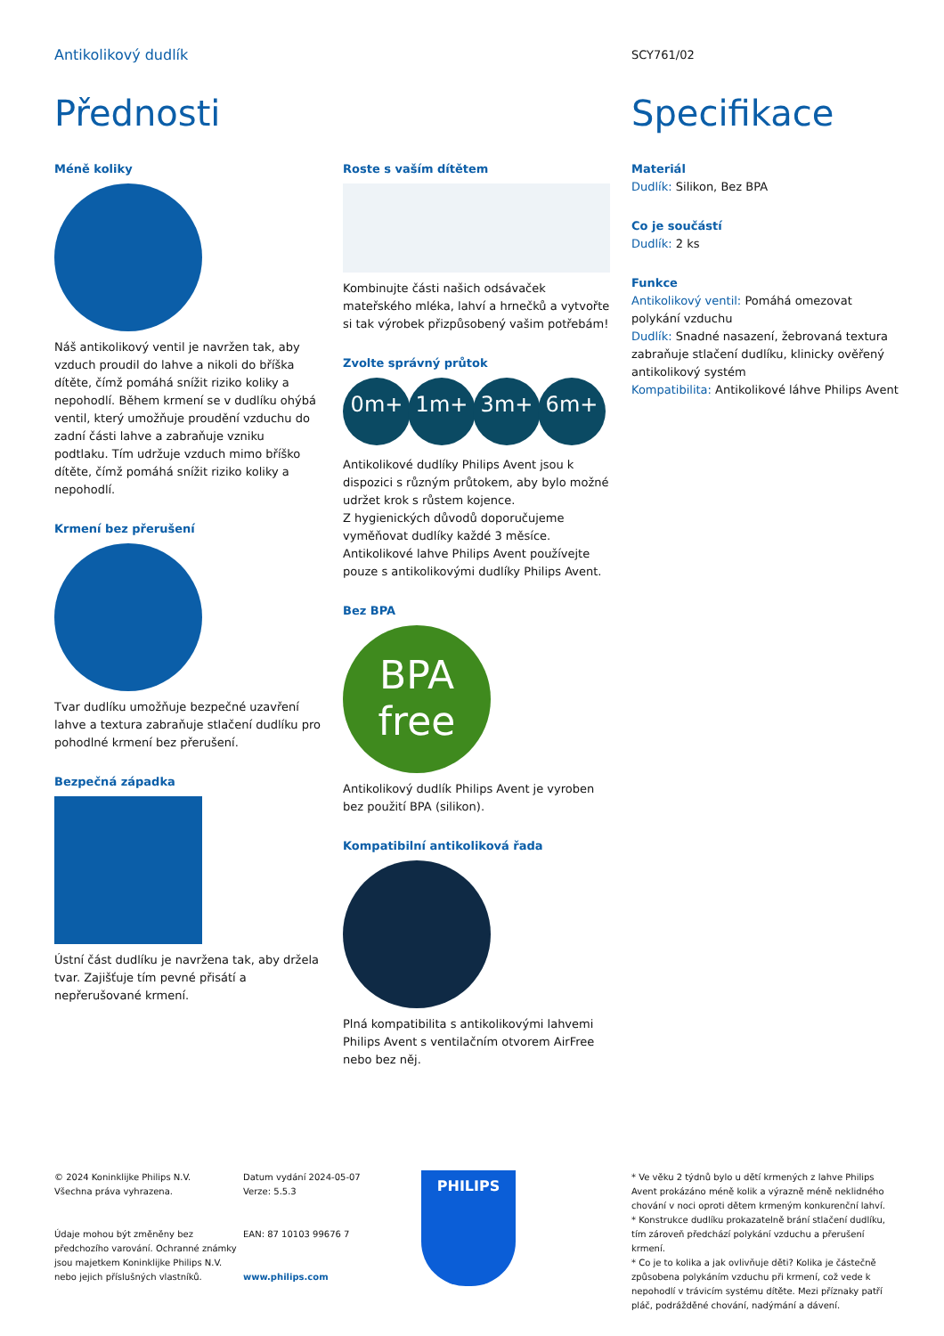Antikolikový dudlík
SCY761/02
Přednosti Specifikace
Méně koliky
Náš antikolikový ventil je navržen tak, aby vzduch proudil do lahve a nikoli do bříška dítěte, čímž pomáhá snížit riziko koliky a nepohodlí. Během krmení se v dudlíku ohýbá ventil, který umožňuje proudění vzduchu do zadní části lahve a zabraňuje vzniku podtlaku. Tím udržuje vzduch mimo bříško dítěte, čímž pomáhá snížit riziko koliky a nepohodlí.
Krmení bez přerušení
Tvar dudlíku umožňuje bezpečné uzavření lahve a textura zabraňuje stlačení dudlíku pro pohodlné krmení bez přerušení.
Bezpečná západka
Ústní část dudlíku je navržena tak, aby držela tvar. Zajišťuje tím pevné přisátí a nepřerušované krmení.
Roste s vaším dítětem
Kombinujte části našich odsávaček mateřského mléka, lahví a hrnečků a vytvořte si tak výrobek přizpůsobený vašim potřebám!
Zvolte správný průtok
0m+ 1m+ 3m+ 6m+
Antikolikové dudlíky Philips Avent jsou k dispozici s různým průtokem, aby bylo možné udržet krok s růstem kojence.
Z hygienických důvodů doporučujeme vyměňovat dudlíky každé 3 měsíce.
Antikolikové lahve Philips Avent používejte pouze s antikolikovými dudlíky Philips Avent.
Bez BPA
BPA
free
Antikolikový dudlík Philips Avent je vyroben bez použití BPA (silikon).
Kompatibilní antikoliková řada
Plná kompatibilita s antikolikovými lahvemi Philips Avent s ventilačním otvorem AirFree nebo bez něj.
Materiál
Dudlík: Silikon, Bez BPA
Co je součástí
Dudlík: 2 ks
Funkce
Antikolikový ventil: Pomáhá omezovat polykání vzduchu
Dudlík: Snadné nasazení, žebrovaná textura zabraňuje stlačení dudlíku, klinicky ověřený antikolikový systém
Kompatibilita: Antikolikové láhve Philips Avent
© 2024 Koninklijke Philips N.V.
Všechna práva vyhrazena.
Údaje mohou být změněny bez předchozího varování. Ochranné známky jsou majetkem Koninklijke Philips N.V. nebo jejich příslušných vlastníků.
Datum vydání 2024-05-07
Verze: 5.5.3
EAN: 87 10103 99676 7
www.philips.com
PHILIPS
* Ve věku 2 týdnů bylo u dětí krmených z lahve Philips Avent prokázáno méně kolik a výrazně méně neklidného chování v noci oproti dětem krmeným konkurenční lahví.
* Konstrukce dudlíku prokazatelně brání stlačení dudlíku, tím zároveň předchází polykání vzduchu a přerušení krmení.
* Co je to kolika a jak ovlivňuje děti? Kolika je částečně způsobena polykáním vzduchu při krmení, což vede k nepohodlí v trávicím systému dítěte. Mezi příznaky patří pláč, podrážděné chování, nadýmání a dávení.